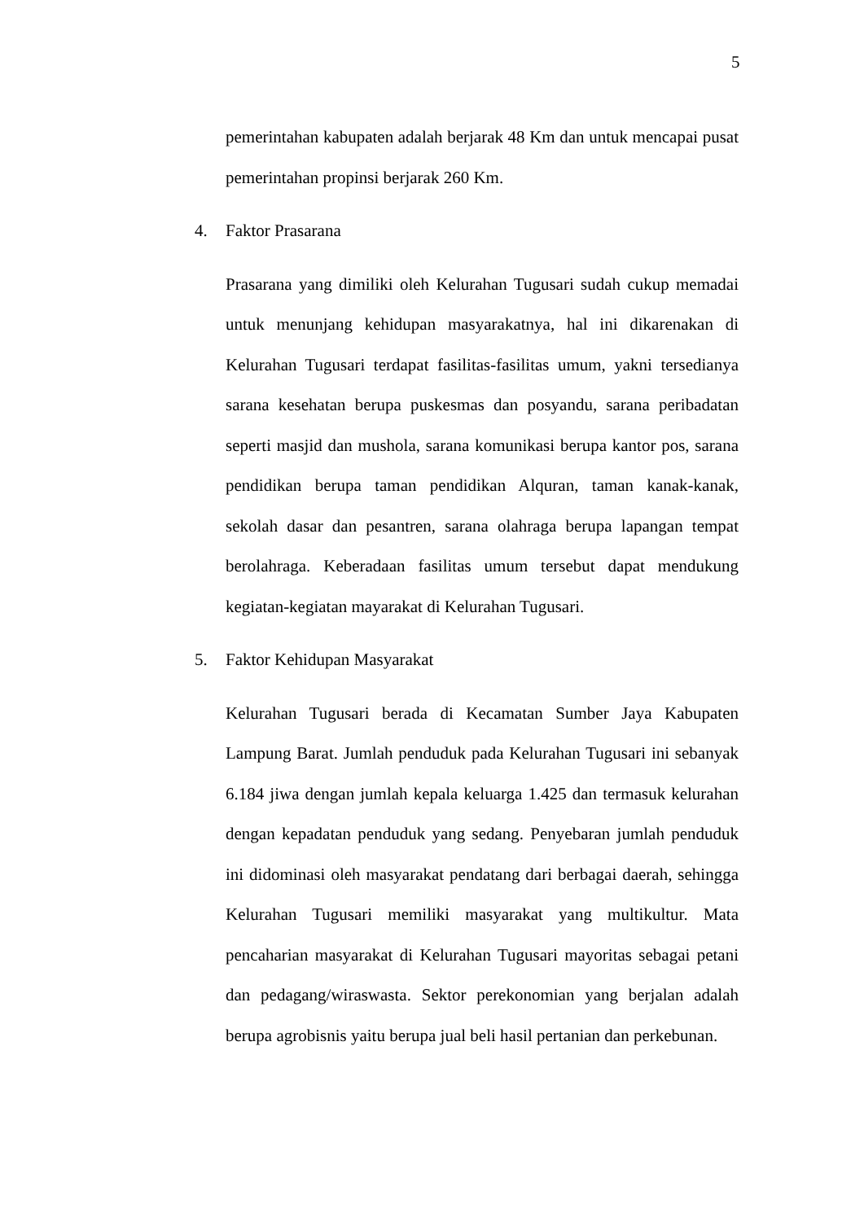5
pemerintahan kabupaten adalah berjarak 48 Km dan untuk mencapai pusat pemerintahan propinsi berjarak 260 Km.
4. Faktor Prasarana
Prasarana yang dimiliki oleh Kelurahan Tugusari sudah cukup memadai untuk menunjang kehidupan masyarakatnya, hal ini dikarenakan di Kelurahan Tugusari terdapat fasilitas-fasilitas umum, yakni tersedianya sarana kesehatan berupa puskesmas dan posyandu, sarana peribadatan seperti masjid dan mushola, sarana komunikasi berupa kantor pos, sarana pendidikan berupa taman pendidikan Alquran, taman kanak-kanak, sekolah dasar dan pesantren, sarana olahraga berupa lapangan tempat berolahraga. Keberadaan fasilitas umum tersebut dapat mendukung kegiatan-kegiatan mayarakat di Kelurahan Tugusari.
5. Faktor Kehidupan Masyarakat
Kelurahan Tugusari berada di Kecamatan Sumber Jaya Kabupaten Lampung Barat. Jumlah penduduk pada Kelurahan Tugusari ini sebanyak 6.184 jiwa dengan jumlah kepala keluarga 1.425 dan termasuk kelurahan dengan kepadatan penduduk yang sedang. Penyebaran jumlah penduduk ini didominasi oleh masyarakat pendatang dari berbagai daerah, sehingga Kelurahan Tugusari memiliki masyarakat yang multikultur. Mata pencaharian masyarakat di Kelurahan Tugusari mayoritas sebagai petani dan pedagang/wiraswasta. Sektor perekonomian yang berjalan adalah berupa agrobisnis yaitu berupa jual beli hasil pertanian dan perkebunan.